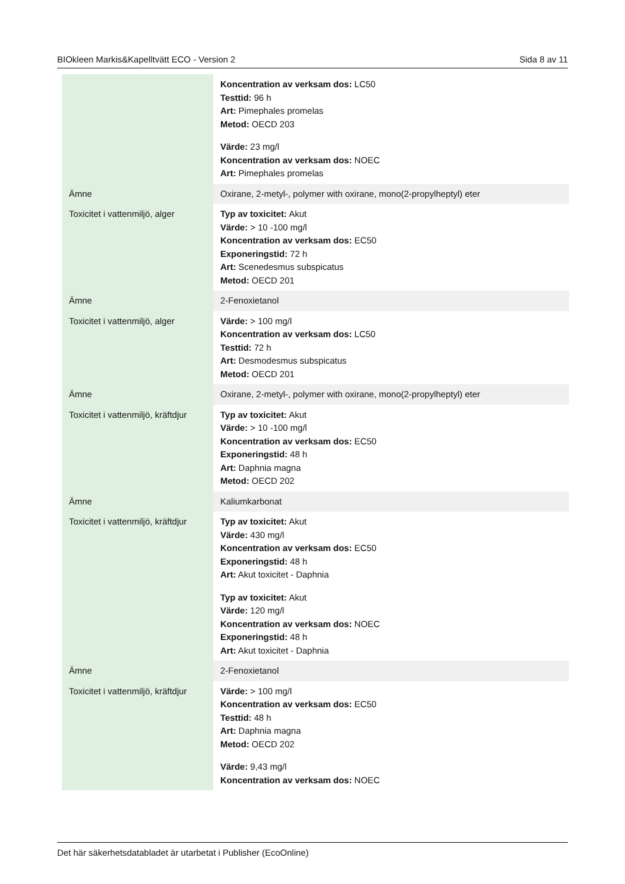BIOkleen Markis&Kapelltvätt ECO - Version 2 Sida 8 av 11
| | Koncentration av verksam dos: LC50 Testtid: 96 h Art: Pimephales promelas Metod: OECD 203 Värde: 23 mg/l Koncentration av verksam dos: NOEC Art: Pimephales promelas |
| Ämne | Oxirane, 2-metyl-, polymer with oxirane, mono(2-propylheptyl) eter |
| Toxicitet i vattenmiljö, alger | Typ av toxicitet: Akut Värde: > 10 -100 mg/l Koncentration av verksam dos: EC50 Exponeringstid: 72 h Art: Scenedesmus subspicatus Metod: OECD 201 |
| Ämne | 2-Fenoxietanol |
| Toxicitet i vattenmiljö, alger | Värde: > 100 mg/l Koncentration av verksam dos: LC50 Testtid: 72 h Art: Desmodesmus subspicatus Metod: OECD 201 |
| Ämne | Oxirane, 2-metyl-, polymer with oxirane, mono(2-propylheptyl) eter |
| Toxicitet i vattenmiljö, kräftdjur | Typ av toxicitet: Akut Värde: > 10 -100 mg/l Koncentration av verksam dos: EC50 Exponeringstid: 48 h Art: Daphnia magna Metod: OECD 202 |
| Ämne | Kaliumkarbonat |
| Toxicitet i vattenmiljö, kräftdjur | Typ av toxicitet: Akut Värde: 430 mg/l Koncentration av verksam dos: EC50 Exponeringstid: 48 h Art: Akut toxicitet - Daphnia Typ av toxicitet: Akut Värde: 120 mg/l Koncentration av verksam dos: NOEC Exponeringstid: 48 h Art: Akut toxicitet - Daphnia |
| Ämne | 2-Fenoxietanol |
| Toxicitet i vattenmiljö, kräftdjur | Värde: > 100 mg/l Koncentration av verksam dos: EC50 Testtid: 48 h Art: Daphnia magna Metod: OECD 202 Värde: 9,43 mg/l Koncentration av verksam dos: NOEC |
Det här säkerhetsdatabladet är utarbetat i Publisher (EcoOnline)